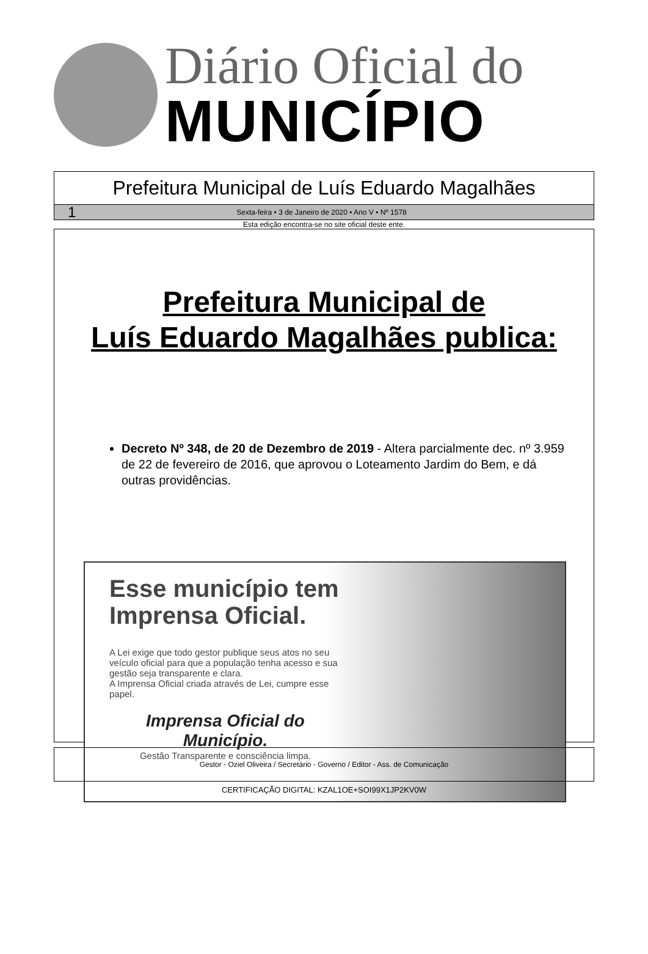Diário Oficial do
MUNICÍPIO
Prefeitura Municipal de Luís Eduardo Magalhães
1 Sexta-feira • 3 de Janeiro de 2020 • Ano V • Nº 1578
Esta edição encontra-se no site oficial deste ente.
Prefeitura Municipal de
Luís Eduardo Magalhães publica:
Decreto Nº 348, de 20 de Dezembro de 2019 - Altera parcialmente dec. nº 3.959 de 22 de fevereiro de 2016, que aprovou o Loteamento Jardim do Bem, e dá outras providências.
Esse município tem Imprensa Oficial.
A Lei exige que todo gestor publique seus atos no seu veículo oficial para que a população tenha acesso e sua gestão seja transparente e clara.
A Imprensa Oficial criada através de Lei, cumpre esse papel.
Imprensa Oficial do Município.
Gestão Transparente e consciência limpa.
Gestor - Oziel Oliveira / Secretário - Governo / Editor - Ass. de Comunicação
CERTIFICAÇÃO DIGITAL: KZAL1OE+SOI99X1JP2KV0W